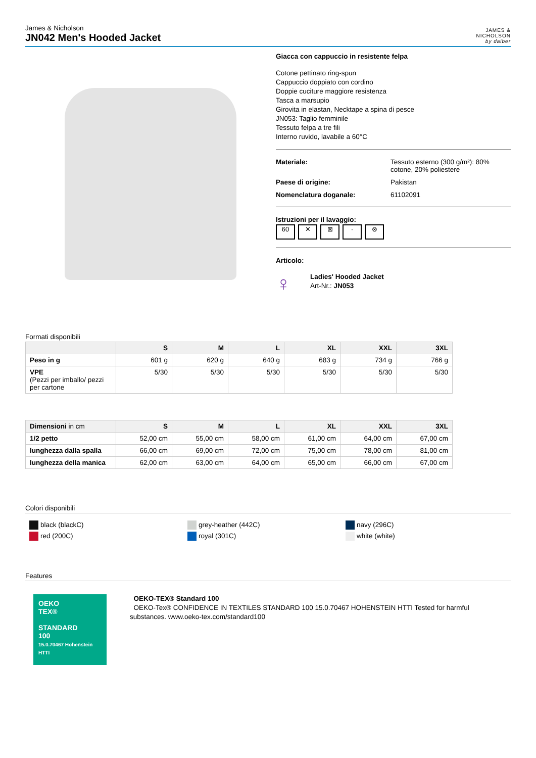James & Nicholson
JN042 Men's Hooded Jacket
JAMES &
NICHOLSON
by daiber
Giacca con cappuccio in resistente felpa
Cotone pettinato ring-spun
Cappuccio doppiato con cordino
Doppie cuciture maggiore resistenza
Tasca a marsupio
Girovita in elastan, Necktape a spina di pesce
JN053: Taglio femminile
Tessuto felpa a tre fili
Interno ruvido, lavabile a 60°C
Materiale: Tessuto esterno (300 g/m²): 80%
cotone, 20% poliestere
Paese di origine: Pakistan
Nomenclatura doganale: 61102091
Istruzioni per il lavaggio:
60 ✕ ⊠ · ⊗
Articolo:
♀
Ladies' Hooded Jacket
Art-Nr.: JN053
Formati disponibili
| | S | M | L | XL | XXL | 3XL |
| --- | --- | --- | --- | --- | --- | --- |
| Peso in g | 601 g | 620 g | 640 g | 683 g | 734 g | 766 g |
| VPE (Pezzi per imballo/ pezzi per cartone | 5/30 | 5/30 | 5/30 | 5/30 | 5/30 | 5/30 |
| Dimensioni in cm | S | M | L | XL | XXL | 3XL |
| --- | --- | --- | --- | --- | --- | --- |
| 1/2 petto | 52,00 cm | 55,00 cm | 58,00 cm | 61,00 cm | 64,00 cm | 67,00 cm |
| lunghezza dalla spalla | 66,00 cm | 69,00 cm | 72,00 cm | 75,00 cm | 78,00 cm | 81,00 cm |
| lunghezza della manica | 62,00 cm | 63,00 cm | 64,00 cm | 65,00 cm | 66,00 cm | 67,00 cm |
Colori disponibili
black (blackC)
red (200C)
grey-heather (442C)
royal (301C)
navy (296C)
white (white)
Features
OEKO
TEX®
STANDARD
100
15.0.70467 Hohenstein HTTI
OEKO-TEX® Standard 100
OEKO-Tex® CONFIDENCE IN TEXTILES STANDARD 100 15.0.70467 HOHENSTEIN HTTI Tested for harmful substances. www.oeko-tex.com/standard100